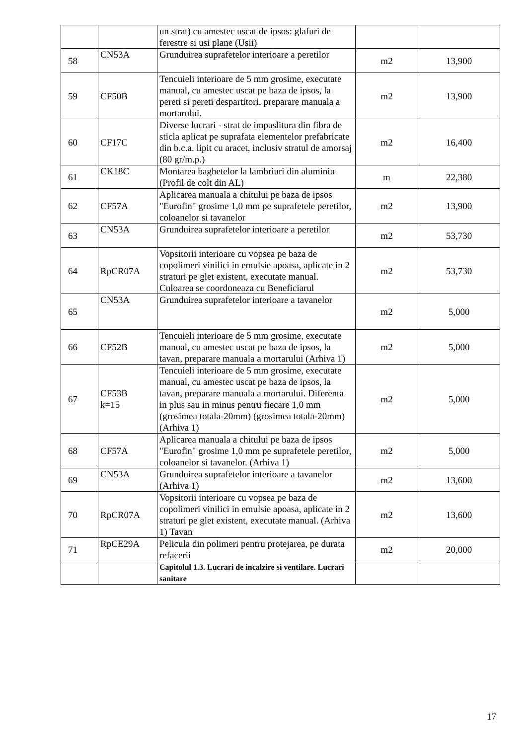| | | un strat) cu amestec uscat de ipsos: glafuri de ferestre si usi plane (Usii) | | |
| 58 | CN53A | Grunduirea suprafetelor interioare a peretilor | m2 | 13,900 |
| 59 | CF50B | Tencuieli interioare de 5 mm grosime, executate manual, cu amestec uscat pe baza de ipsos, la pereti si pereti despartitori, preparare manuala a mortarului. | m2 | 13,900 |
| 60 | CF17C | Diverse lucrari - strat de impaslitura din fibra de sticla aplicat pe suprafata elementelor prefabricate din b.c.a. lipit cu aracet, inclusiv stratul de amorsaj (80 gr/m.p.) | m2 | 16,400 |
| 61 | CK18C | Montarea baghetelor la lambriuri din aluminiu (Profil de colt din AL) | m | 22,380 |
| 62 | CF57A | Aplicarea manuala a chitului pe baza de ipsos "Eurofin" grosime 1,0 mm pe suprafetele peretilor, coloanelor si tavanelor | m2 | 13,900 |
| 63 | CN53A | Grunduirea suprafetelor interioare a peretilor | m2 | 53,730 |
| 64 | RpCR07A | Vopsitorii interioare cu vopsea pe baza de copolimeri vinilici in emulsie apoasa, aplicate in 2 straturi pe glet existent, executate manual. Culoarea se coordoneaza cu Beneficiarul | m2 | 53,730 |
| 65 | CN53A | Grunduirea suprafetelor interioare a tavanelor | m2 | 5,000 |
| 66 | CF52B | Tencuieli interioare de 5 mm grosime, executate manual, cu amestec uscat pe baza de ipsos, la tavan, preparare manuala a mortarului (Arhiva 1) | m2 | 5,000 |
| 67 | CF53B k=15 | Tencuieli interioare de 5 mm grosime, executate manual, cu amestec uscat pe baza de ipsos, la tavan, preparare manuala a mortarului. Diferenta in plus sau in minus pentru fiecare 1,0 mm (grosimea totala-20mm) (grosimea totala-20mm) (Arhiva 1) | m2 | 5,000 |
| 68 | CF57A | Aplicarea manuala a chitului pe baza de ipsos "Eurofin" grosime 1,0 mm pe suprafetele peretilor, coloanelor si tavanelor. (Arhiva 1) | m2 | 5,000 |
| 69 | CN53A | Grunduirea suprafetelor interioare a tavanelor (Arhiva 1) | m2 | 13,600 |
| 70 | RpCR07A | Vopsitorii interioare cu vopsea pe baza de copolimeri vinilici in emulsie apoasa, aplicate in 2 straturi pe glet existent, executate manual. (Arhiva 1) Tavan | m2 | 13,600 |
| 71 | RpCE29A | Pelicula din polimeri pentru protejarea, pe durata refacerii | m2 | 20,000 |
| | | Capitolul 1.3. Lucrari de incalzire si ventilare. Lucrari sanitare | | |
17